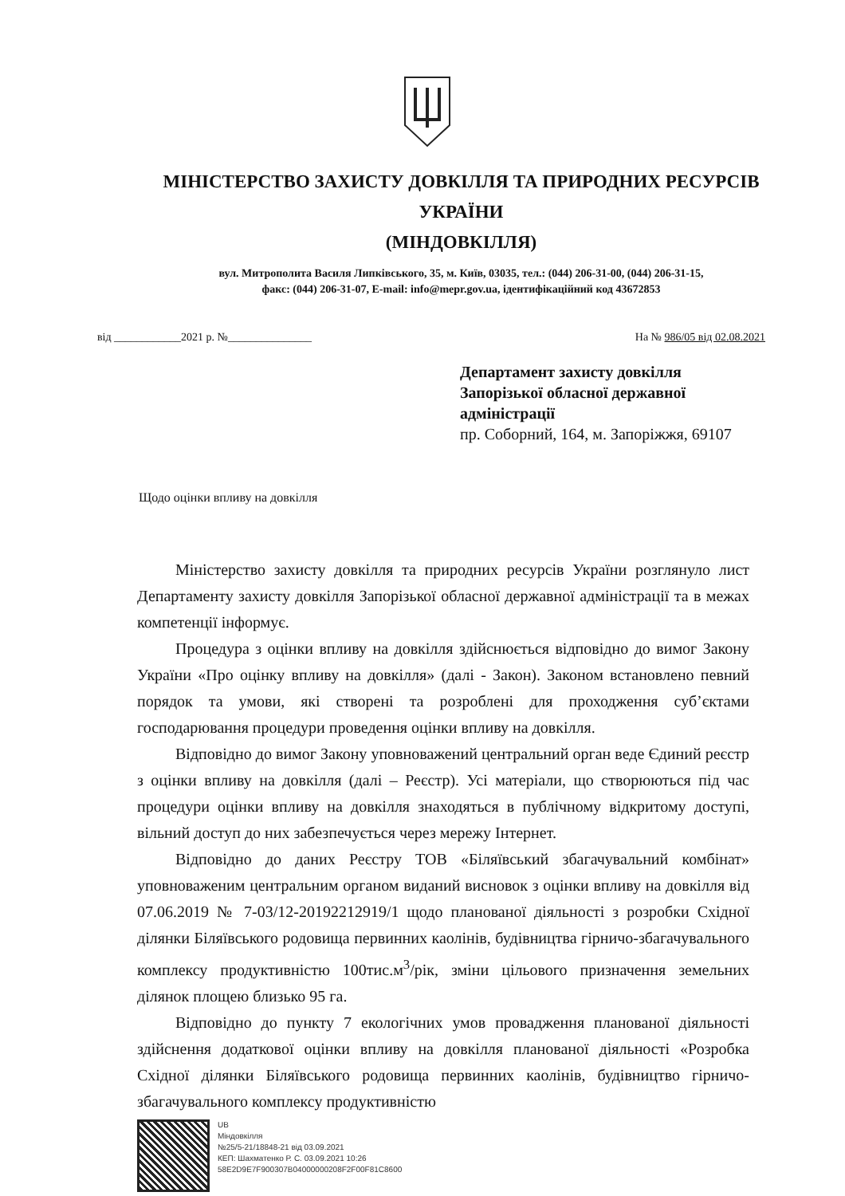МІНІСТЕРСТВО ЗАХИСТУ ДОВКІЛЛЯ ТА ПРИРОДНИХ РЕСУРСІВ УКРАЇНИ
(МІНДОВКІЛЛЯ)
вул. Митрополита Василя Липківського, 35, м. Київ, 03035, тел.: (044) 206-31-00, (044) 206-31-15,
факс: (044) 206-31-07, E-mail: info@mepr.gov.ua, ідентифікаційний код 43672853
від ____________2021 р. №_______________ На № 986/05 від 02.08.2021
Департамент захисту довкілля
Запорізької обласної державної
адміністрації
пр. Соборний, 164, м. Запоріжжя, 69107
Щодо оцінки впливу на довкілля
Міністерство захисту довкілля та природних ресурсів України розглянуло лист Департаменту захисту довкілля Запорізької обласної державної адміністрації та в межах компетенції інформує.
Процедура з оцінки впливу на довкілля здійснюється відповідно до вимог Закону України «Про оцінку впливу на довкілля» (далі - Закон). Законом встановлено певний порядок та умови, які створені та розроблені для проходження суб’єктами господарювання процедури проведення оцінки впливу на довкілля.
Відповідно до вимог Закону уповноважений центральний орган веде Єдиний реєстр з оцінки впливу на довкілля (далі – Реєстр). Усі матеріали, що створюються під час процедури оцінки впливу на довкілля знаходяться в публічному відкритому доступі, вільний доступ до них забезпечується через мережу Інтернет.
Відповідно до даних Реєстру ТОВ «Біляївський збагачувальний комбінат» уповноваженим центральним органом виданий висновок з оцінки впливу на довкілля від 07.06.2019 № 7-03/12-20192212919/1 щодо планованої діяльності з розробки Східної ділянки Біляївського родовища первинних каолінів, будівництва гірничо-збагачувального комплексу продуктивністю 100тис.м<sup>3</sup>/рік, зміни цільового призначення земельних ділянок площею близько 95 га.
Відповідно до пункту 7 екологічних умов провадження планованої діяльності здійснення додаткової оцінки впливу на довкілля планованої діяльності «Розробка Східної ділянки Біляївського родовища первинних каолінів, будівництво гірничо-збагачувального комплексу продуктивністю
UB
Міндовкілля
№25/5-21/18848-21 від 03.09.2021
КЕП: Шахматенко Р. С. 03.09.2021 10:26
58E2D9E7F900307B04000000208F2F00F81C8600